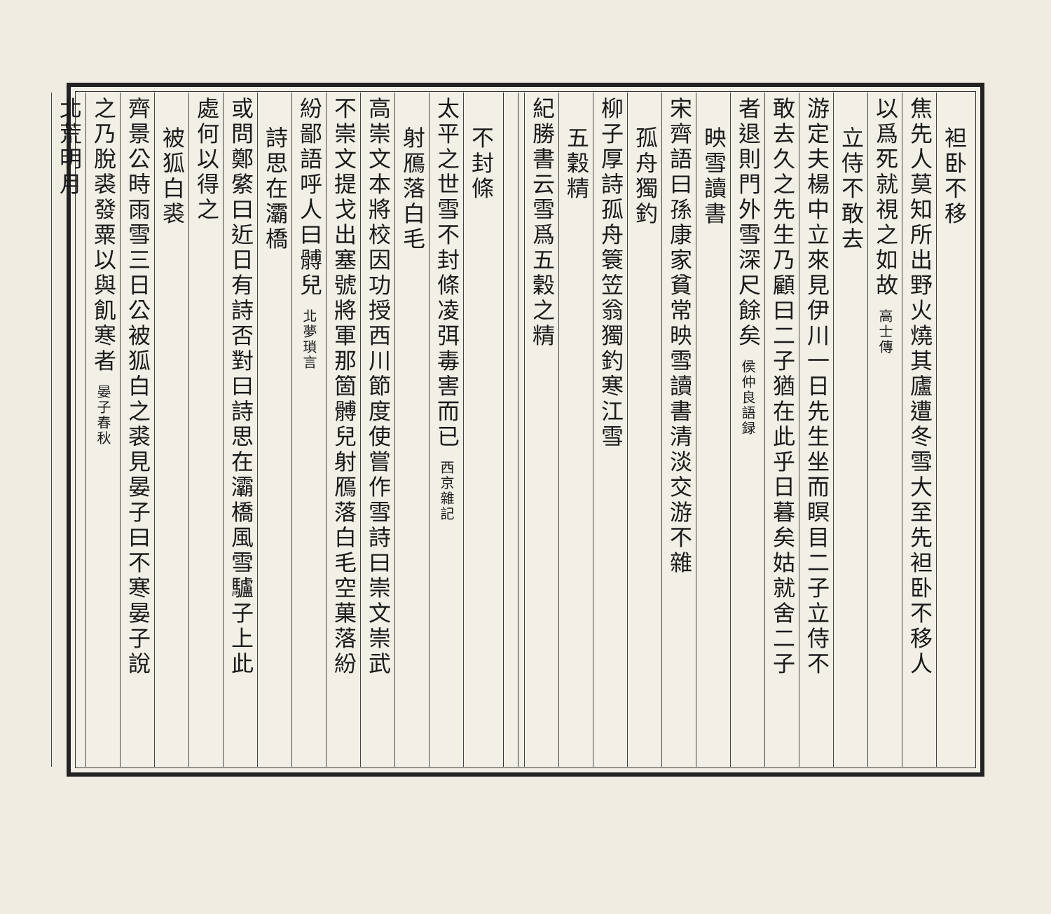袒卧不移
焦先人莫知所出野火燒其廬遭冬雪大至先袒卧不移人
以爲死就視之如故 高士傳
立侍不敢去
游定夫楊中立來見伊川一日先生坐而瞑目二子立侍不
敢去久之先生乃顧曰二子猶在此乎日暮矣姑就舍二子
者退則門外雪深尺餘矣 侯仲良語録
映雪讀書
宋齊語曰孫康家貧常映雪讀書清淡交游不雜
孤舟獨釣
柳子厚詩孤舟簑笠翁獨釣寒江雪
五穀精
紀勝書云雪爲五穀之精
不封條
太平之世雪不封條凌弭毒害而已 西京雜記
射鴈落白毛
高崇文本將校因功授西川節度使嘗作雪詩曰崇文崇武
不崇文提戈出塞號將軍那箇髆兒射鴈落白毛空菓落紛
紛鄙語呼人曰髆兒 北夢瑣言
詩思在灞橋
或問鄭綮曰近日有詩否對曰詩思在灞橋風雪驢子上此
處何以得之
被狐白裘
齊景公時雨雪三日公被狐白之裘見晏子曰不寒晏子說
之乃脫裘發粟以與飢寒者 晏子春秋
北荒明月